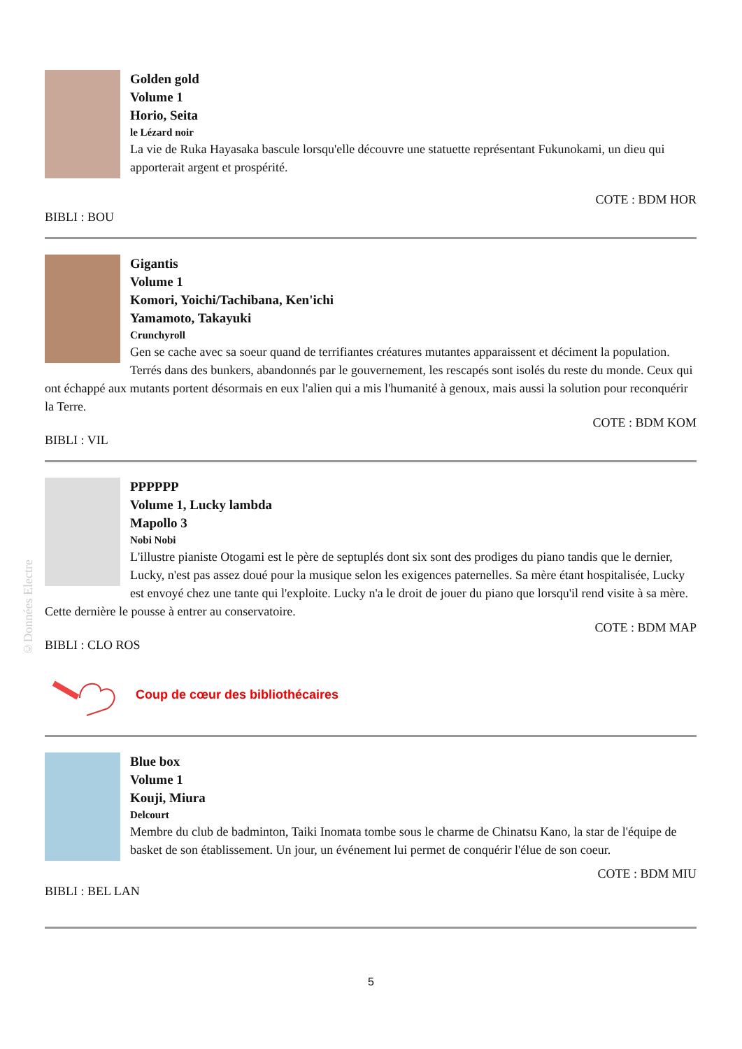©Données Electre
Golden gold
Volume 1
Horio, Seita
le Lézard noir
La vie de Ruka Hayasaka bascule lorsqu'elle découvre une statuette représentant Fukunokami, un dieu qui apporterait argent et prospérité.
COTE : BDM HOR
BIBLI : BOU
Gigantis
Volume 1
Komori, Yoichi/Tachibana, Ken'ichi
Yamamoto, Takayuki
Crunchyroll
Gen se cache avec sa soeur quand de terrifiantes créatures mutantes apparaissent et déciment la population. Terrés dans des bunkers, abandonnés par le gouvernement, les rescapés sont isolés du reste du monde. Ceux qui ont échappé aux mutants portent désormais en eux l'alien qui a mis l'humanité à genoux, mais aussi la solution pour reconquérir la Terre.
COTE : BDM KOM
BIBLI : VIL
PPPPPP
Volume 1, Lucky lambda
Mapollo 3
Nobi Nobi
L'illustre pianiste Otogami est le père de septuplés dont six sont des prodiges du piano tandis que le dernier, Lucky, n'est pas assez doué pour la musique selon les exigences paternelles. Sa mère étant hospitalisée, Lucky est envoyé chez une tante qui l'exploite. Lucky n'a le droit de jouer du piano que lorsqu'il rend visite à sa mère. Cette dernière le pousse à entrer au conservatoire.
COTE : BDM MAP
BIBLI : CLO ROS
Coup de cœur des bibliothécaires
Blue box
Volume 1
Kouji, Miura
Delcourt
Membre du club de badminton, Taiki Inomata tombe sous le charme de Chinatsu Kano, la star de l'équipe de basket de son établissement. Un jour, un événement lui permet de conquérir l'élue de son coeur.
COTE : BDM MIU
BIBLI : BEL LAN
5